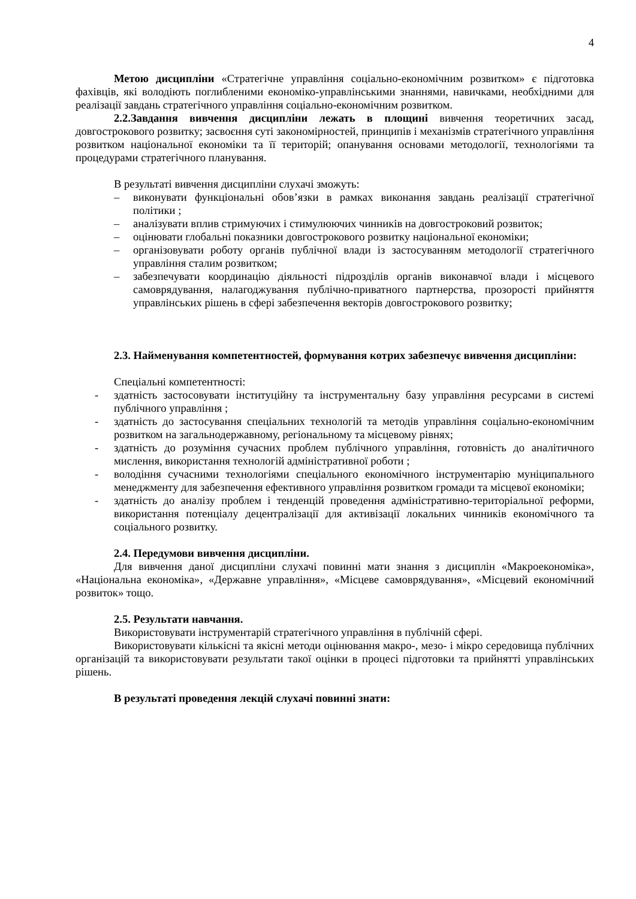4
Метою дисципліни «Стратегічне управління соціально-економічним розвитком» є підготовка фахівців, які володіють поглибленими економіко-управлінськими знаннями, навичками, необхідними для реалізації завдань стратегічного управління соціально-економічним розвитком.
2.2.Завдання вивчення дисципліни лежать в площині вивчення теоретичних засад, довгострокового розвитку; засвоєння суті закономірностей, принципів і механізмів стратегічного управління розвитком національної економіки та її територій; опанування основами методології, технологіями та процедурами стратегічного планування.
В результаті вивчення дисципліни слухачі зможуть:
– виконувати функціональні обов’язки в рамках виконання завдань реалізації стратегічної політики ;
– аналізувати вплив стримуючих і стимулюючих чинників на довгостроковий розвиток;
– оцінювати глобальні показники довгострокового розвитку національної економіки;
– організовувати роботу органів публічної влади із застосуванням методології стратегічного управління сталим розвитком;
– забезпечувати координацію діяльності підрозділів органів виконавчої влади і місцевого самоврядування, налагоджування публічно-приватного партнерства, прозорості прийняття управлінських рішень в сфері забезпечення векторів довгострокового розвитку;
2.3. Найменування компетентностей, формування котрих забезпечує вивчення дисципліни:
Спеціальні компетентності:
- здатність застосовувати інституційну та інструментальну базу управління ресурсами в системі публічного управління ;
- здатність до застосування спеціальних технологій та методів управління соціально-економічним розвитком на загальнодержавному, регіональному та місцевому рівнях;
- здатність до розуміння сучасних проблем публічного управління, готовність до аналітичного мислення, використання технологій адміністративної роботи ;
- володіння сучасними технологіями спеціального економічного інструментарію муніципального менеджменту для забезпечення ефективного управління розвитком громади та місцевої економіки;
- здатність до аналізу проблем і тенденцій проведення адміністративно-територіальної реформи, використання потенціалу децентралізації для активізації локальних чинників економічного та соціального розвитку.
2.4. Передумови вивчення дисципліни.
Для вивчення даної дисципліни слухачі повинні мати знання з дисциплін «Макроекономіка», «Національна економіка», «Державне управління», «Місцеве самоврядування», «Місцевий економічний розвиток» тощо.
2.5. Результати навчання.
Використовувати інструментарій стратегічного управління в публічній сфері.
Використовувати кількісні та якісні методи оцінювання макро-, мезо- і мікро середовища публічних організацій та використовувати результати такої оцінки в процесі підготовки та прийнятті управлінських рішень.
В результаті проведення лекцій слухачі повинні знати: